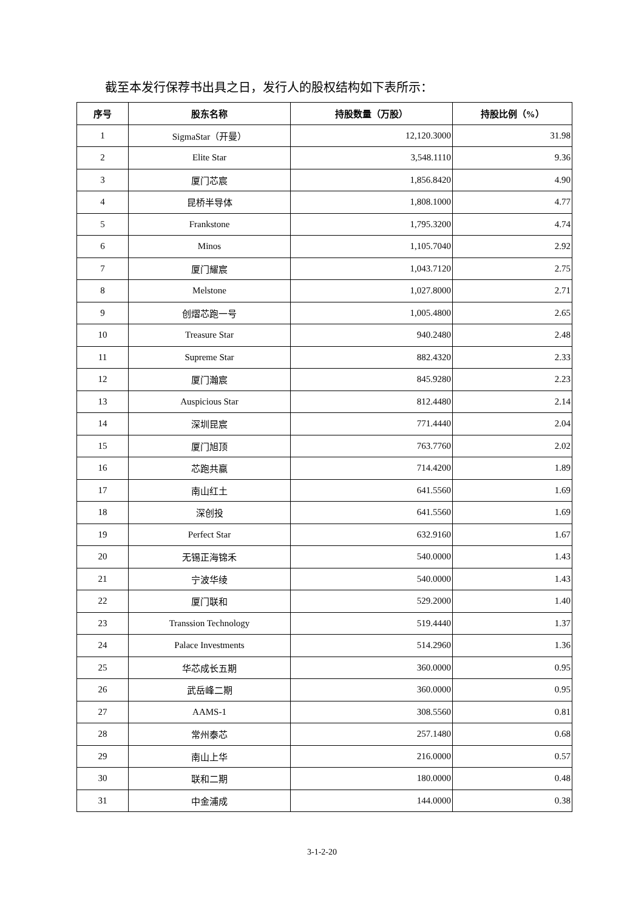截至本发行保荐书出具之日，发行人的股权结构如下表所示：
| 序号 | 股东名称 | 持股数量（万股） | 持股比例（%） |
| --- | --- | --- | --- |
| 1 | SigmaStar（开曼） | 12,120.3000 | 31.98 |
| 2 | Elite Star | 3,548.1110 | 9.36 |
| 3 | 厦门芯宸 | 1,856.8420 | 4.90 |
| 4 | 昆桥半导体 | 1,808.1000 | 4.77 |
| 5 | Frankstone | 1,795.3200 | 4.74 |
| 6 | Minos | 1,105.7040 | 2.92 |
| 7 | 厦门耀宸 | 1,043.7120 | 2.75 |
| 8 | Melstone | 1,027.8000 | 2.71 |
| 9 | 创熠芯跑一号 | 1,005.4800 | 2.65 |
| 10 | Treasure Star | 940.2480 | 2.48 |
| 11 | Supreme Star | 882.4320 | 2.33 |
| 12 | 厦门瀚宸 | 845.9280 | 2.23 |
| 13 | Auspicious Star | 812.4480 | 2.14 |
| 14 | 深圳昆宸 | 771.4440 | 2.04 |
| 15 | 厦门旭顶 | 763.7760 | 2.02 |
| 16 | 芯跑共赢 | 714.4200 | 1.89 |
| 17 | 南山红土 | 641.5560 | 1.69 |
| 18 | 深创投 | 641.5560 | 1.69 |
| 19 | Perfect Star | 632.9160 | 1.67 |
| 20 | 无锡正海锦禾 | 540.0000 | 1.43 |
| 21 | 宁波华绫 | 540.0000 | 1.43 |
| 22 | 厦门联和 | 529.2000 | 1.40 |
| 23 | Transsion Technology | 519.4440 | 1.37 |
| 24 | Palace Investments | 514.2960 | 1.36 |
| 25 | 华芯成长五期 | 360.0000 | 0.95 |
| 26 | 武岳峰二期 | 360.0000 | 0.95 |
| 27 | AAMS-1 | 308.5560 | 0.81 |
| 28 | 常州泰芯 | 257.1480 | 0.68 |
| 29 | 南山上华 | 216.0000 | 0.57 |
| 30 | 联和二期 | 180.0000 | 0.48 |
| 31 | 中金浦成 | 144.0000 | 0.38 |
3-1-2-20